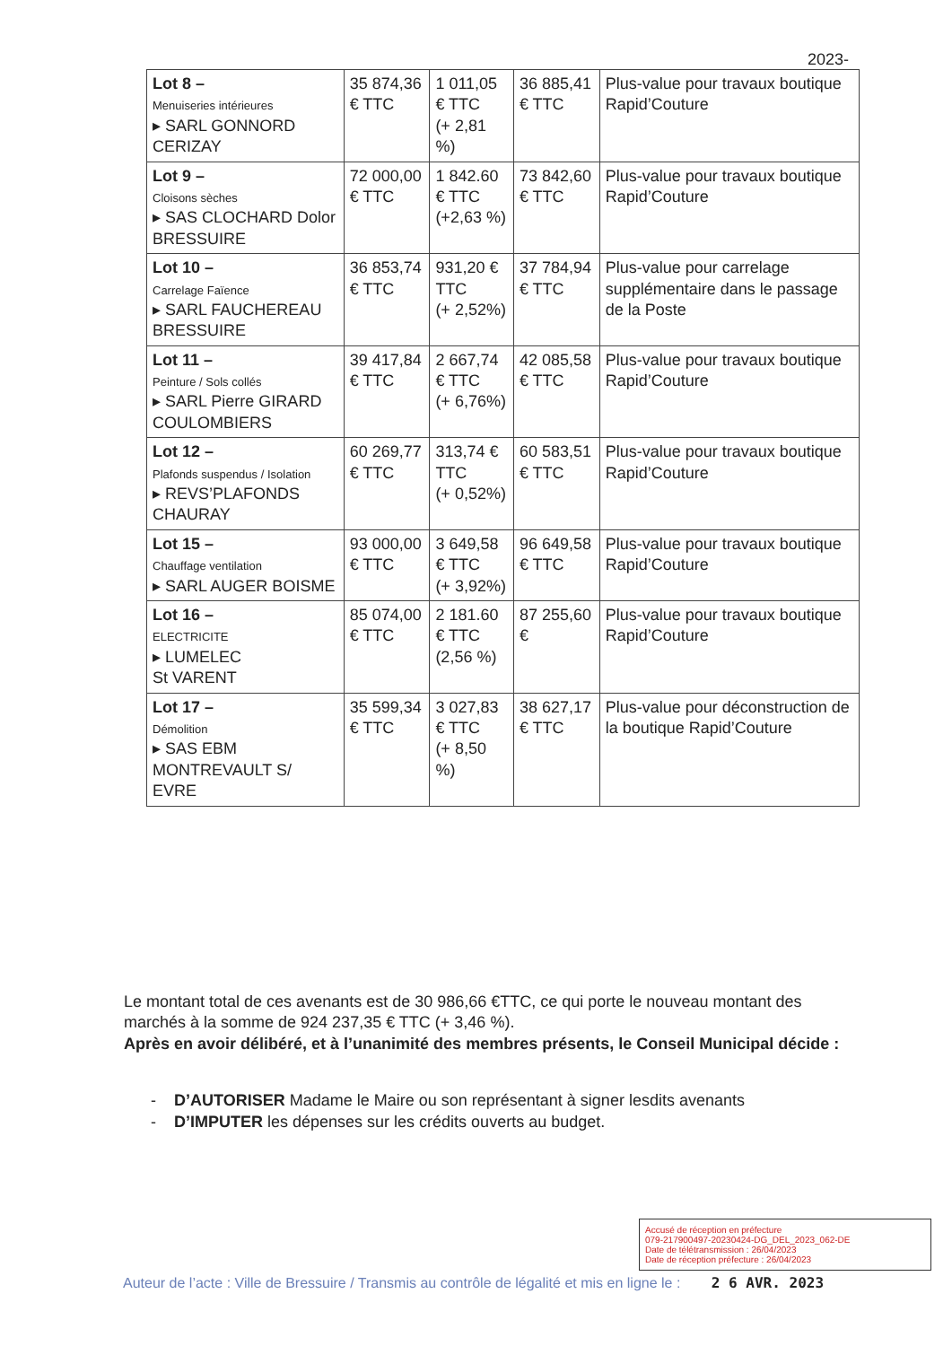2023-
| Lot 8 – Menuiseries intérieures ▸ SARL GONNORD CERIZAY | 35 874,36 € TTC | 1 011,05 € TTC (+ 2,81 %) | 36 885,41 € TTC | Plus-value pour travaux boutique Rapid’Couture |
| Lot 9 – Cloisons sèches ▸ SAS CLOCHARD Dolor BRESSUIRE | 72 000,00 € TTC | 1 842.60 € TTC (+2,63 %) | 73 842,60 € TTC | Plus-value pour travaux boutique Rapid’Couture |
| Lot 10 – Carrelage Faïence ▸ SARL FAUCHEREAU BRESSUIRE | 36 853,74 € TTC | 931,20 € TTC (+ 2,52%) | 37 784,94 € TTC | Plus-value pour carrelage supplémentaire dans le passage de la Poste |
| Lot 11 – Peinture / Sols collés ▸ SARL Pierre GIRARD COULOMBIERS | 39 417,84 € TTC | 2 667,74 € TTC (+ 6,76%) | 42 085,58 € TTC | Plus-value pour travaux boutique Rapid’Couture |
| Lot 12 – Plafonds suspendus / Isolation ▸ REVS’PLAFONDS CHAURAY | 60 269,77 € TTC | 313,74 € TTC (+ 0,52%) | 60 583,51 € TTC | Plus-value pour travaux boutique Rapid’Couture |
| Lot 15 – Chauffage ventilation ▸ SARL AUGER BOISME | 93 000,00 € TTC | 3 649,58 € TTC (+ 3,92%) | 96 649,58 € TTC | Plus-value pour travaux boutique Rapid’Couture |
| Lot 16 – ELECTRICITE ▸ LUMELEC St VARENT | 85 074,00 € TTC | 2 181.60 € TTC (2,56 %) | 87 255,60 € | Plus-value pour travaux boutique Rapid’Couture |
| Lot 17 – Démolition ▸ SAS EBM MONTREVAULT S/ EVRE | 35 599,34 € TTC | 3 027,83 € TTC (+ 8,50 %) | 38 627,17 € TTC | Plus-value pour déconstruction de la boutique Rapid’Couture |
Le montant total de ces avenants est de 30 986,66 €TTC, ce qui porte le nouveau montant des marchés à la somme de 924 237,35 € TTC (+ 3,46 %).
Après en avoir délibéré, et à l’unanimité des membres présents, le Conseil Municipal décide :
- D’AUTORISER Madame le Maire ou son représentant à signer lesdits avenants
- D’IMPUTER les dépenses sur les crédits ouverts au budget.
Accusé de réception en préfecture
079-217900497-20230424-DG_DEL_2023_062-DE
Date de télétransmission : 26/04/2023
Date de réception préfecture : 26/04/2023
Auteur de l’acte : Ville de Bressuire / Transmis au contrôle de légalité et mis en ligne le : 2 6 AVR. 2023